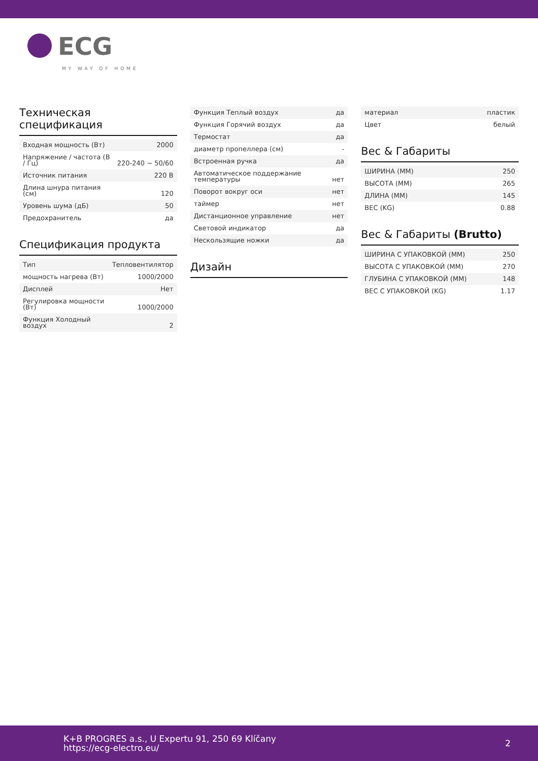ECG
MY WAY OF HOME
Техническая спецификация
| Входная мощность (Вт) | 2000 |
| Напряжение / частота (В / Гц) | 220-240 ~ 50/60 |
| Источник питания | 220 В |
| Длина шнура питания (см) | 120 |
| Уровень шума (дБ) | 50 |
| Предохранитель | да |
Спецификация продукта
| Тип | Тепловентилятор |
| мощность нагрева (Вт) | 1000/2000 |
| Дисплей | Нет |
| Регулировка мощности (Вт) | 1000/2000 |
| Функция Холодный воздух | 2 |
| Функция Теплый воздух | да |
| Функция Горячий воздух | да |
| Термостат | да |
| диаметр пропеллера (см) | - |
| Встроенная ручка | да |
| Автоматическое поддержание температуры | нет |
| Поворот вокруг оси | нет |
| таймер | нет |
| Дистанционное управление | нет |
| Световой индикатор | да |
| Нескользящие ножки | да |
Дизайн
| материал | пластик |
| Цвет | белый |
Вес & Габариты
| ШИРИНА (ММ) | 250 |
| ВЫСОТА (ММ) | 265 |
| ДЛИНА (ММ) | 145 |
| ВЕС (KG) | 0.88 |
Вес & Габариты (Brutto)
| ШИРИНА С УПАКОВКОЙ (ММ) | 250 |
| ВЫСОТА С УПАКОВКОЙ (ММ) | 270 |
| ГЛУБИНА С УПАКОВКОЙ (ММ) | 148 |
| ВЕС С УПАКОВКОЙ (KG) | 1.17 |
K+B PROGRES a.s., U Expertu 91, 250 69 Klíčany
https://ecg-electro.eu/
2